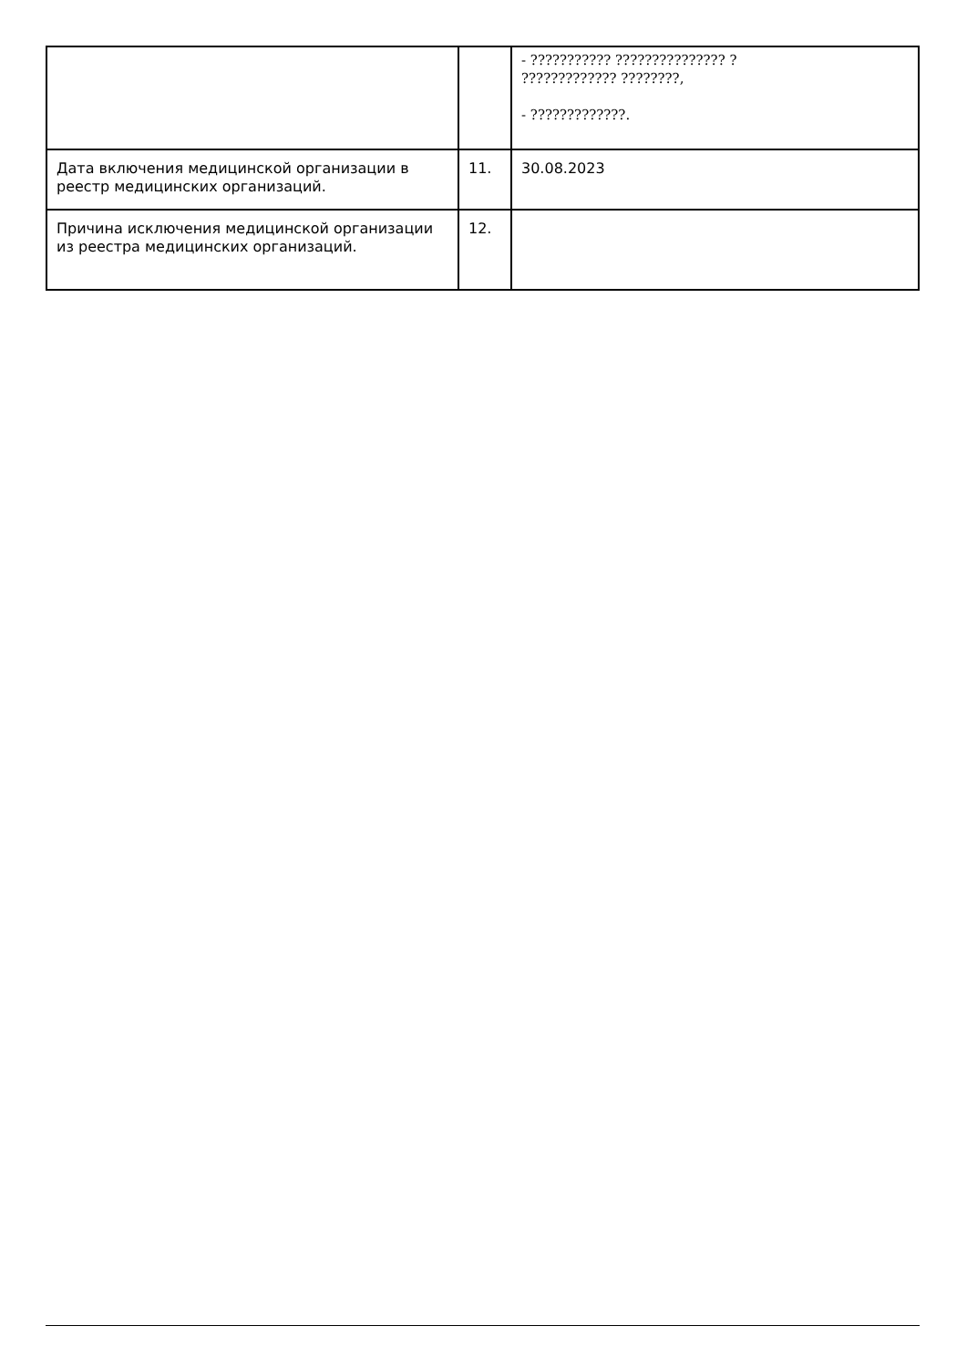| | | - ??????????? ??????????????? ? ????????????? ????????, - ?????????????. |
| Дата включения медицинской организации в реестр медицинских организаций. | 11. | 30.08.2023 |
| Причина исключения медицинской организации из реестра медицинских организаций. | 12. | |